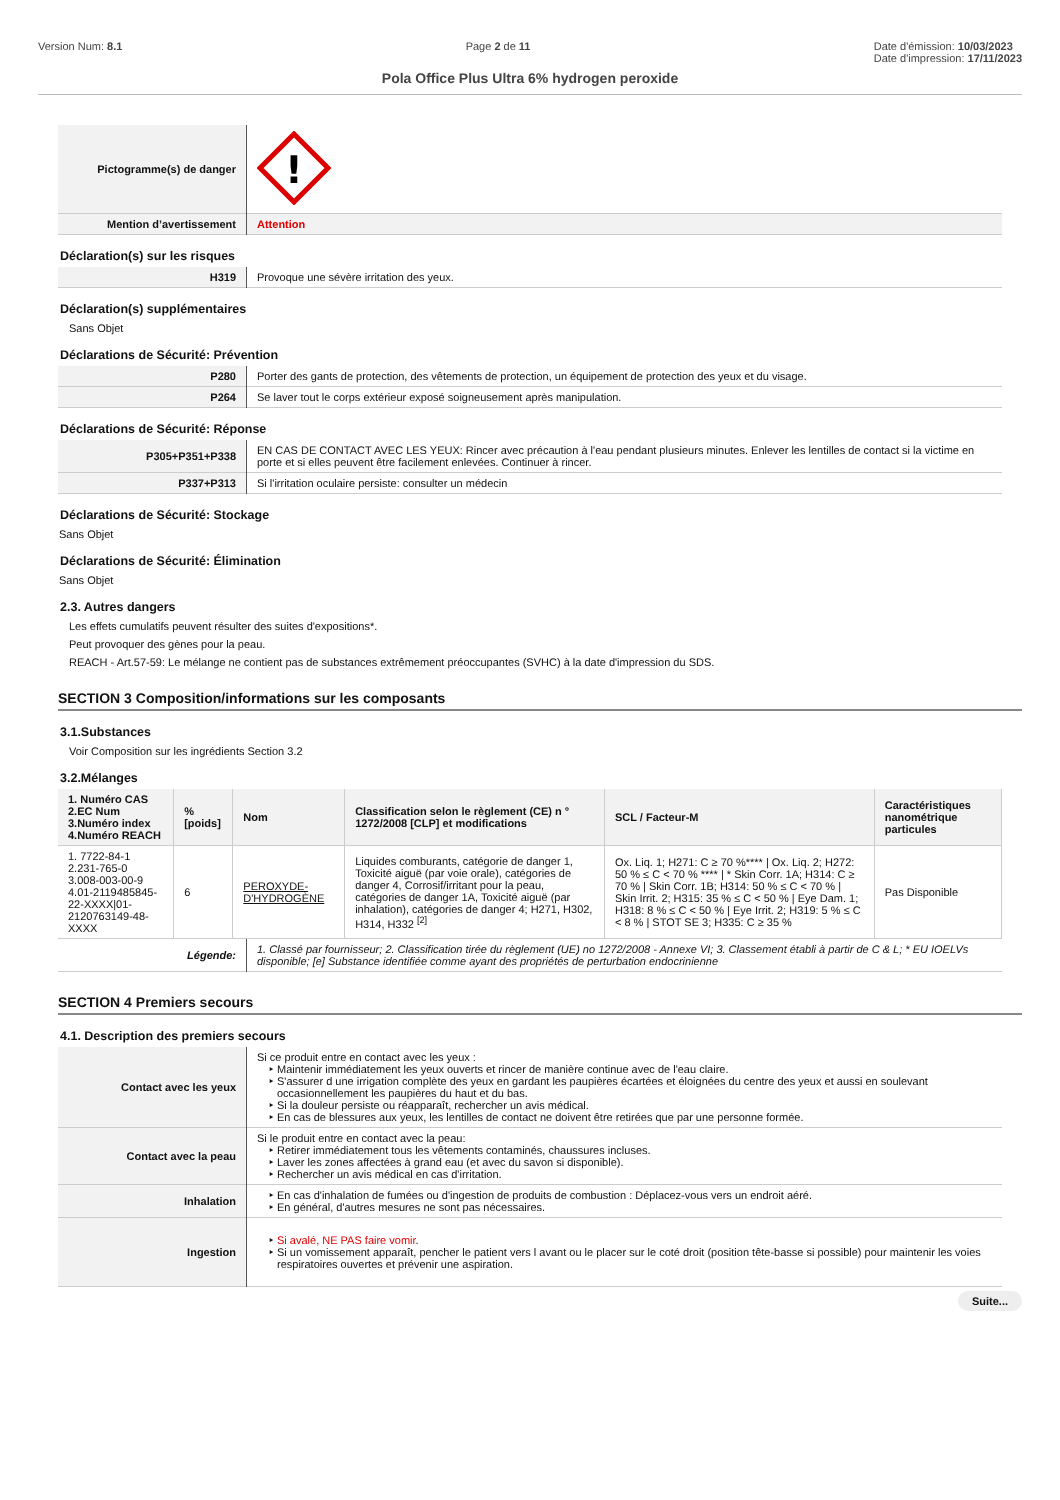Version Num: 8.1 Page 2 de 11 Date d'émission: 10/03/2023
Date d'impression: 17/11/2023
Pola Office Plus Ultra 6% hydrogen peroxide
| Pictogramme(s) de danger | ! |
| Mention d’avertissement | Attention |
Déclaration(s) sur les risques
| H319 | Provoque une sévère irritation des yeux. |
Déclaration(s) supplémentaires
Sans Objet
Déclarations de Sécurité: Prévention
| P280 | Porter des gants de protection, des vêtements de protection, un équipement de protection des yeux et du visage. |
| P264 | Se laver tout le corps extérieur exposé soigneusement après manipulation. |
Déclarations de Sécurité: Réponse
| P305+P351+P338 | EN CAS DE CONTACT AVEC LES YEUX: Rincer avec précaution à l'eau pendant plusieurs minutes. Enlever les lentilles de contact si la victime en porte et si elles peuvent être facilement enlevées. Continuer à rincer. |
| P337+P313 | Si l'irritation oculaire persiste: consulter un médecin |
Déclarations de Sécurité: Stockage
Sans Objet
Déclarations de Sécurité: Élimination
Sans Objet
2.3. Autres dangers
Les effets cumulatifs peuvent résulter des suites d'expositions*.
Peut provoquer des gènes pour la peau.
REACH - Art.57-59: Le mélange ne contient pas de substances extrêmement préoccupantes (SVHC) à la date d'impression du SDS.
SECTION 3 Composition/informations sur les composants
3.1.Substances
Voir Composition sur les ingrédients Section 3.2
3.2.Mélanges
| 1. Numéro CAS 2.EC Num 3.Numéro index 4.Numéro REACH | %[poids] | Nom | Classification selon le règlement (CE) n ° 1272/2008 [CLP] et modifications | SCL / Facteur-M | Caractéristiques nanométrique particules |
| --- | --- | --- | --- | --- | --- |
| 1. 7722-84-1 2.231-765-0 3.008-003-00-9 4.01-2119485845-22-XXXX/01-2120763149-48-XXXX | 6 | PEROXYDE-D'HYDROGÈNE | Liquides comburants, catégorie de danger 1, Toxicité aiguë (par voie orale), catégories de danger 4, Corrosif/irritant pour la peau, catégories de danger 1A, Toxicité aiguë (par inhalation), catégories de danger 4; H271, H302, H314, H332 <sup>[2]</sup> | Ox. Liq. 1; H271: C ≥ 70 %**** / Ox. Liq. 2; H272: 50 % ≤ C < 70 % **** / * Skin Corr. 1A; H314: C ≥ 70 % / Skin Corr. 1B; H314: 50 % ≤ C < 70 % / Skin Irrit. 2; H315: 35 % ≤ C < 50 % / Eye Dam. 1; H318: 8 % ≤ C < 50 % / Eye Irrit. 2; H319: 5 % ≤ C < 8 % / STOT SE 3; H335: C ≥ 35 % | Pas Disponible |
| Légende: | 1. Classé par fournisseur; 2. Classification tirée du règlement (UE) no 1272/2008 - Annexe VI; 3. Classement établi à partir de C & L; * EU IOELVs disponible; [e] Substance identifiée comme ayant des propriétés de perturbation endocrinienne |
SECTION 4 Premiers secours
4.1. Description des premiers secours
| Contact avec les yeux | Si ce produit entre en contact avec les yeux : Maintenir immédiatement les yeux ouverts et rincer de manière continue avec de l'eau claire. S'assurer d une irrigation complète des yeux en gardant les paupières écartées et éloignées du centre des yeux et aussi en soulevant occasionnellement les paupières du haut et du bas. Si la douleur persiste ou réapparaît, rechercher un avis médical. En cas de blessures aux yeux, les lentilles de contact ne doivent être retirées que par une personne formée. |
| Contact avec la peau | Si le produit entre en contact avec la peau: Retirer immédiatement tous les vêtements contaminés, chaussures incluses. Laver les zones affectées à grand eau (et avec du savon si disponible). Rechercher un avis médical en cas d'irritation. |
| Inhalation | En cas d'inhalation de fumées ou d'ingestion de produits de combustion : Déplacez-vous vers un endroit aéré. En général, d'autres mesures ne sont pas nécessaires. |
| Ingestion | Si avalé, NE PAS faire vomir . Si un vomissement apparaît, pencher le patient vers l avant ou le placer sur le coté droit (position tête-basse si possible) pour maintenir les voies respiratoires ouvertes et prévenir une aspiration. |
Suite...